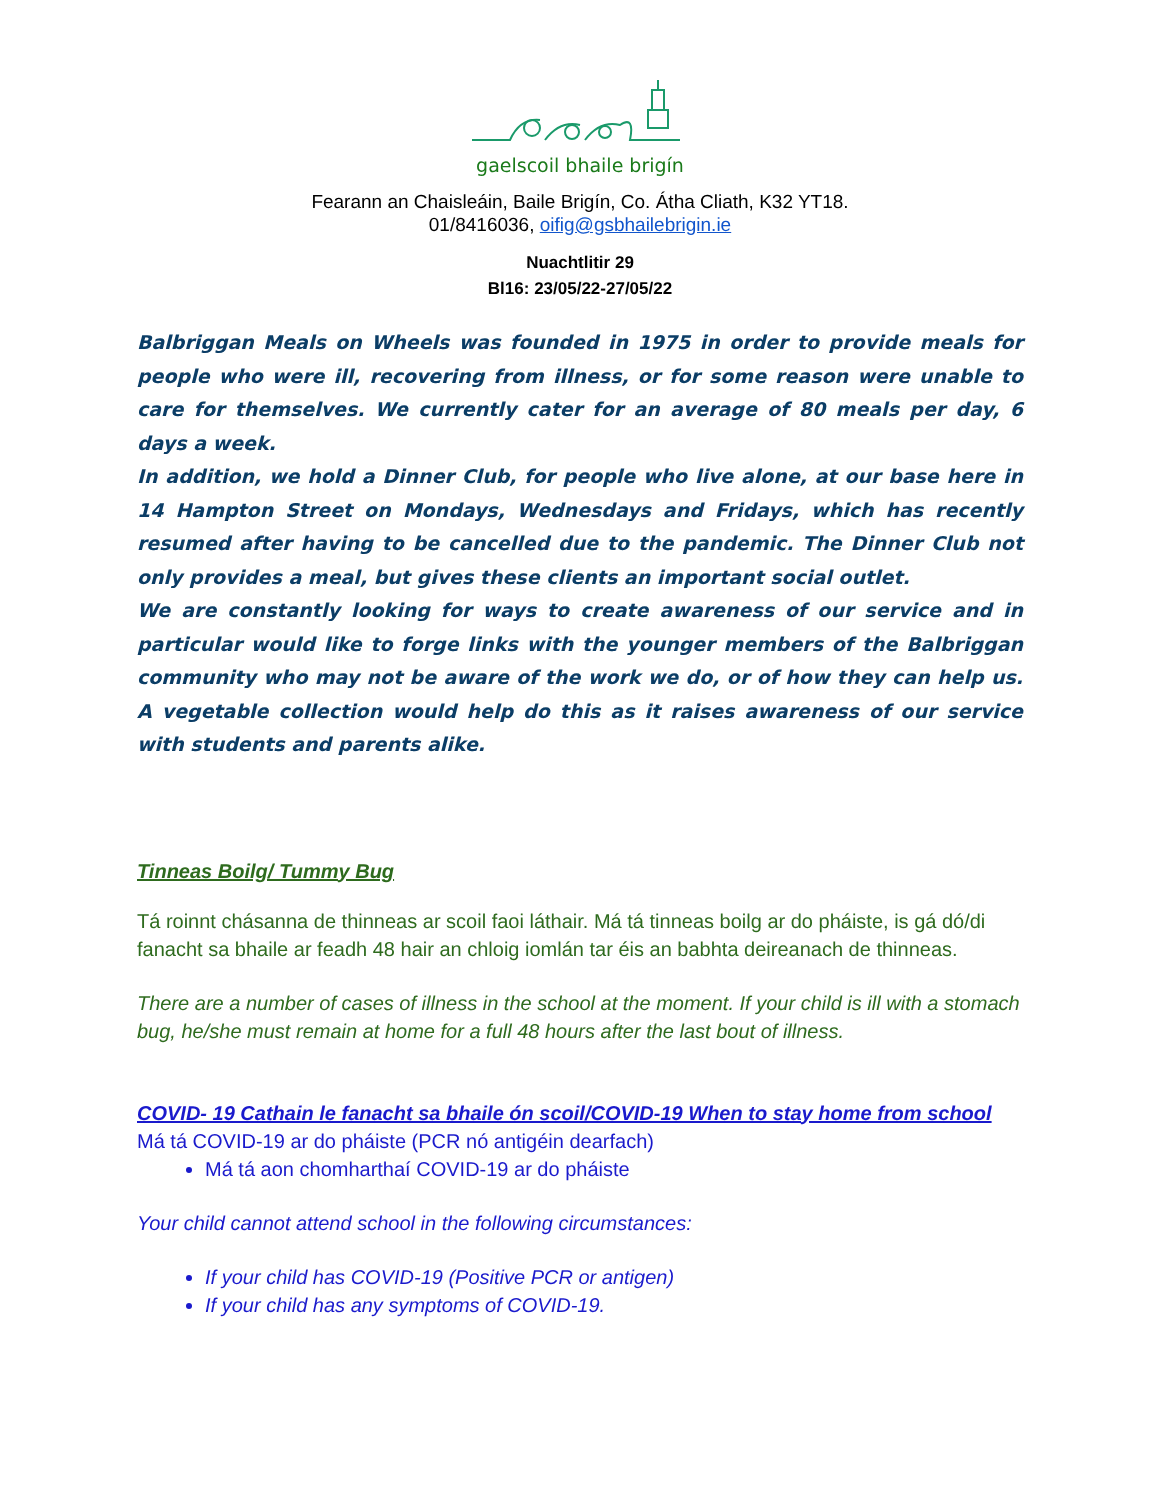gaelscoil bhaile brigín
Fearann an Chaisleáin, Baile Brigín, Co. Átha Cliath, K32 YT18.
01/8416036, oifig@gsbhailebrigin.ie
Nuachtlitir 29
Bl16: 23/05/22-27/05/22
Balbriggan Meals on Wheels was founded in 1975 in order to provide meals for people who were ill, recovering from illness, or for some reason were unable to care for themselves. We currently cater for an average of 80 meals per day, 6 days a week.
In addition, we hold a Dinner Club, for people who live alone, at our base here in 14 Hampton Street on Mondays, Wednesdays and Fridays, which has recently resumed after having to be cancelled due to the pandemic. The Dinner Club not only provides a meal, but gives these clients an important social outlet.
We are constantly looking for ways to create awareness of our service and in particular would like to forge links with the younger members of the Balbriggan community who may not be aware of the work we do, or of how they can help us. A vegetable collection would help do this as it raises awareness of our service with students and parents alike.
Tinneas Boilg/ Tummy Bug
Tá roinnt chásanna de thinneas ar scoil faoi láthair. Má tá tinneas boilg ar do pháiste, is gá dó/di fanacht sa bhaile ar feadh 48 hair an chloig iomlán tar éis an babhta deireanach de thinneas.
There are a number of cases of illness in the school at the moment. If your child is ill with a stomach bug, he/she must remain at home for a full 48 hours after the last bout of illness.
COVID- 19 Cathain le fanacht sa bhaile ón scoil/COVID-19 When to stay home from school
Má tá COVID-19 ar do pháiste (PCR nó antigéin dearfach)
Má tá aon chomharthaí COVID-19 ar do pháiste
Your child cannot attend school in the following circumstances:
If your child has COVID-19 (Positive PCR or antigen)
If your child has any symptoms of COVID-19.